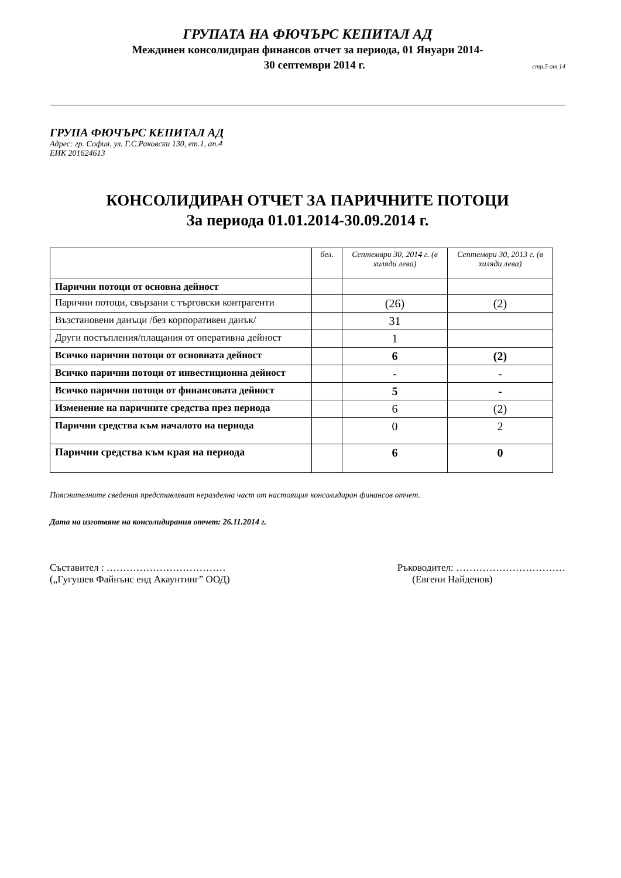ГРУПАТА НА ФЮЧЪРС КЕПИТАЛ АД
Междинен консолидиран финансов отчет за периода, 01 Януари 2014-
30 септември 2014 г. стр.5 от 14
ГРУПА ФЮЧЪРС КЕПИТАЛ АД
Адрес: гр. София, ул. Г.С.Раковски 130, ет.1, ап.4
ЕИК 201624613
КОНСОЛИДИРАН ОТЧЕТ ЗА ПАРИЧНИТЕ ПОТОЦИ
За периода 01.01.2014-30.09.2014 г.
| | бел. | Септември 30, 2014 г. (в хиляди лева) | Септември 30, 2013 г. (в хиляди лева) |
| --- | --- | --- | --- |
| Парични потоци от основна дейност | | | |
| Парични потоци, свързани с търговски контрагенти | | (26) | (2) |
| Възстановени данъци /без корпоративен данък/ | | 31 | |
| Други постъпления/плащания от оперативна дейност | | 1 | |
| Всичко парични потоци от основната дейност | | 6 | (2) |
| Всичко парични потоци от инвестиционна дейност | | - | - |
| Всичко парични потоци от финансовата дейност | | 5 | - |
| Изменение на паричните средства през периода | | 6 | (2) |
| Парични средства към началото на периода | | 0 | 2 |
| Парични средства към края на периода | | 6 | 0 |
Пояснителните сведения представляват неразделна част от настоящия консолидиран финансов отчет.
Дата на изготвяне на консолидирания отчет: 26.11.2014 г.
Съставител : ………………………………
(„Гугушев Файнънс енд Акаунтинг” ООД)
Ръководител: ……………………………
(Евгени Найденов)